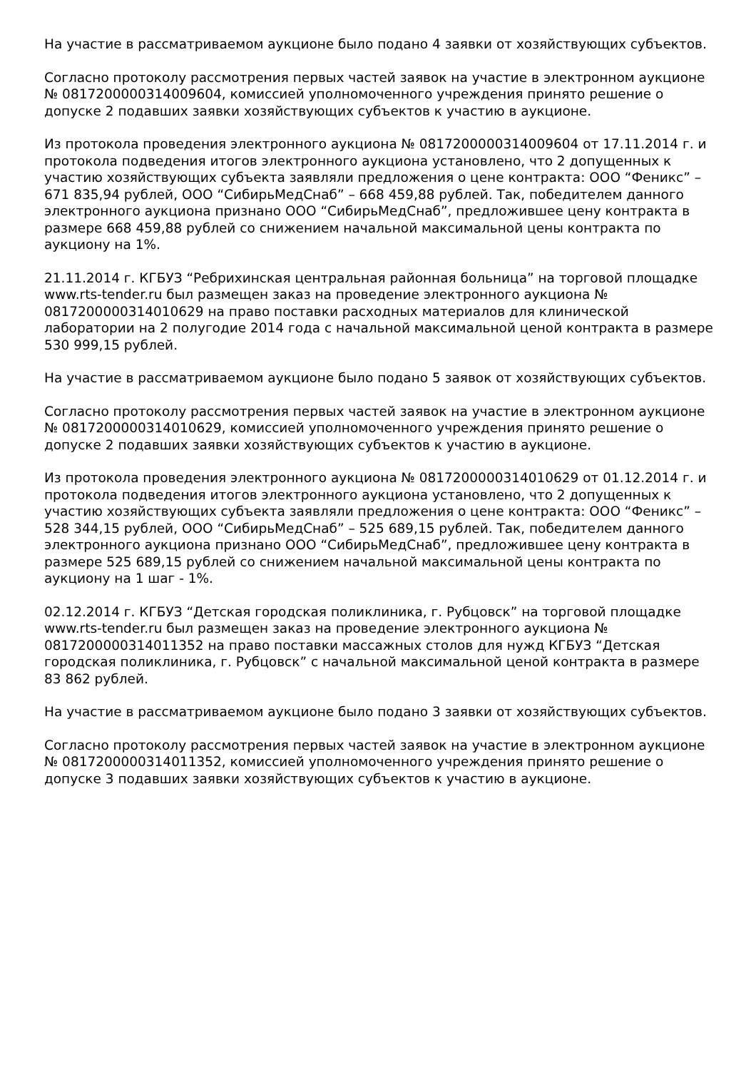На участие в рассматриваемом аукционе было подано 4 заявки от хозяйствующих субъектов.
Согласно протоколу рассмотрения первых частей заявок на участие в электронном аукционе № 0817200000314009604, комиссией уполномоченного учреждения принято решение о допуске 2 подавших заявки хозяйствующих субъектов к участию в аукционе.
Из протокола проведения электронного аукциона № 0817200000314009604 от 17.11.2014 г. и протокола подведения итогов электронного аукциона установлено, что 2 допущенных к участию хозяйствующих субъекта заявляли предложения о цене контракта: ООО “Феникс” – 671 835,94 рублей, ООО “СибирьМедСнаб” – 668 459,88 рублей. Так, победителем данного электронного аукциона признано ООО “СибирьМедСнаб”, предложившее цену контракта в размере 668 459,88 рублей со снижением начальной максимальной цены контракта по аукциону на 1%.
21.11.2014 г. КГБУЗ “Ребрихинская центральная районная больница” на торговой площадке www.rts-tender.ru был размещен заказ на проведение электронного аукциона № 0817200000314010629 на право поставки расходных материалов для клинической лаборатории на 2 полугодие 2014 года с начальной максимальной ценой контракта в размере 530 999,15 рублей.
На участие в рассматриваемом аукционе было подано 5 заявок от хозяйствующих субъектов.
Согласно протоколу рассмотрения первых частей заявок на участие в электронном аукционе № 0817200000314010629, комиссией уполномоченного учреждения принято решение о допуске 2 подавших заявки хозяйствующих субъектов к участию в аукционе.
Из протокола проведения электронного аукциона № 0817200000314010629 от 01.12.2014 г. и протокола подведения итогов электронного аукциона установлено, что 2 допущенных к участию хозяйствующих субъекта заявляли предложения о цене контракта: ООО “Феникс” – 528 344,15 рублей, ООО “СибирьМедСнаб” – 525 689,15 рублей. Так, победителем данного электронного аукциона признано ООО “СибирьМедСнаб”, предложившее цену контракта в размере 525 689,15 рублей со снижением начальной максимальной цены контракта по аукциону на 1 шаг - 1%.
02.12.2014 г. КГБУЗ “Детская городская поликлиника, г. Рубцовск” на торговой площадке www.rts-tender.ru был размещен заказ на проведение электронного аукциона № 0817200000314011352 на право поставки массажных столов для нужд КГБУЗ “Детская городская поликлиника, г. Рубцовск” с начальной максимальной ценой контракта в размере 83 862 рублей.
На участие в рассматриваемом аукционе было подано 3 заявки от хозяйствующих субъектов.
Согласно протоколу рассмотрения первых частей заявок на участие в электронном аукционе № 0817200000314011352, комиссией уполномоченного учреждения принято решение о допуске 3 подавших заявки хозяйствующих субъектов к участию в аукционе.